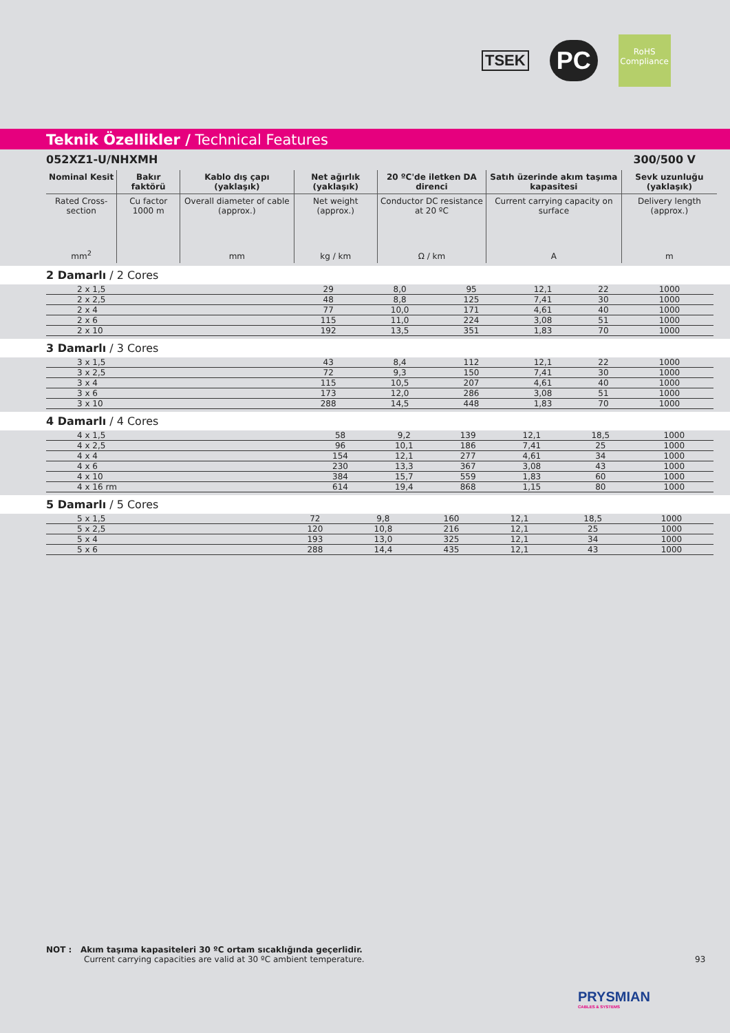TSEK
PC
RoHS
Compliance
Teknik Özellikler / Technical Features
052XZ1-U/NHXMH 300/500 V
| Nominal Kesit | Bakır faktörü | Kablo dış çapı (yaklaşık) | Net ağırlık (yaklaşık) | 20 ºC'de iletken DA direnci | Satıh üzerinde akım taşıma kapasitesi | Sevk uzunluğu (yaklaşık) |
| --- | --- | --- | --- | --- | --- | --- |
| Rated Cross-section | Cu factor 1000 m | Overall diameter of cable (approx.) | Net weight (approx.) | Conductor DC resistance at 20 ºC | Current carrying capacity on surface | Delivery length (approx.) |
| mm<sup>2</sup> | | mm | kg / km | Ω / km | A | m |
2 Damarlı / 2 Cores
| 2 x 1,5 | 29 | 8,0 | 95 | 12,1 | 22 | 1000 |
| 2 x 2,5 | 48 | 8,8 | 125 | 7,41 | 30 | 1000 |
| 2 x 4 | 77 | 10,0 | 171 | 4,61 | 40 | 1000 |
| 2 x 6 | 115 | 11,0 | 224 | 3,08 | 51 | 1000 |
| 2 x 10 | 192 | 13,5 | 351 | 1,83 | 70 | 1000 |
3 Damarlı / 3 Cores
| 3 x 1,5 | 43 | 8,4 | 112 | 12,1 | 22 | 1000 |
| 3 x 2,5 | 72 | 9,3 | 150 | 7,41 | 30 | 1000 |
| 3 x 4 | 115 | 10,5 | 207 | 4,61 | 40 | 1000 |
| 3 x 6 | 173 | 12,0 | 286 | 3,08 | 51 | 1000 |
| 3 x 10 | 288 | 14,5 | 448 | 1,83 | 70 | 1000 |
4 Damarlı / 4 Cores
| 4 x 1,5 | 58 | 9,2 | 139 | 12,1 | 18,5 | 1000 |
| 4 x 2,5 | 96 | 10,1 | 186 | 7,41 | 25 | 1000 |
| 4 x 4 | 154 | 12,1 | 277 | 4,61 | 34 | 1000 |
| 4 x 6 | 230 | 13,3 | 367 | 3,08 | 43 | 1000 |
| 4 x 10 | 384 | 15,7 | 559 | 1,83 | 60 | 1000 |
| 4 x 16 rm | 614 | 19,4 | 868 | 1,15 | 80 | 1000 |
5 Damarlı / 5 Cores
| 5 x 1,5 | 72 | 9,8 | 160 | 12,1 | 18,5 | 1000 |
| 5 x 2,5 | 120 | 10,8 | 216 | 12,1 | 25 | 1000 |
| 5 x 4 | 193 | 13,0 | 325 | 12,1 | 34 | 1000 |
| 5 x 6 | 288 | 14,4 | 435 | 12,1 | 43 | 1000 |
NOT : Akım taşıma kapasiteleri 30 ºC ortam sıcaklığında geçerlidir.
Current carrying capacities are valid at 30 ºC ambient temperature.
93
PRYSMIAN
CABLES & SYSTEMS